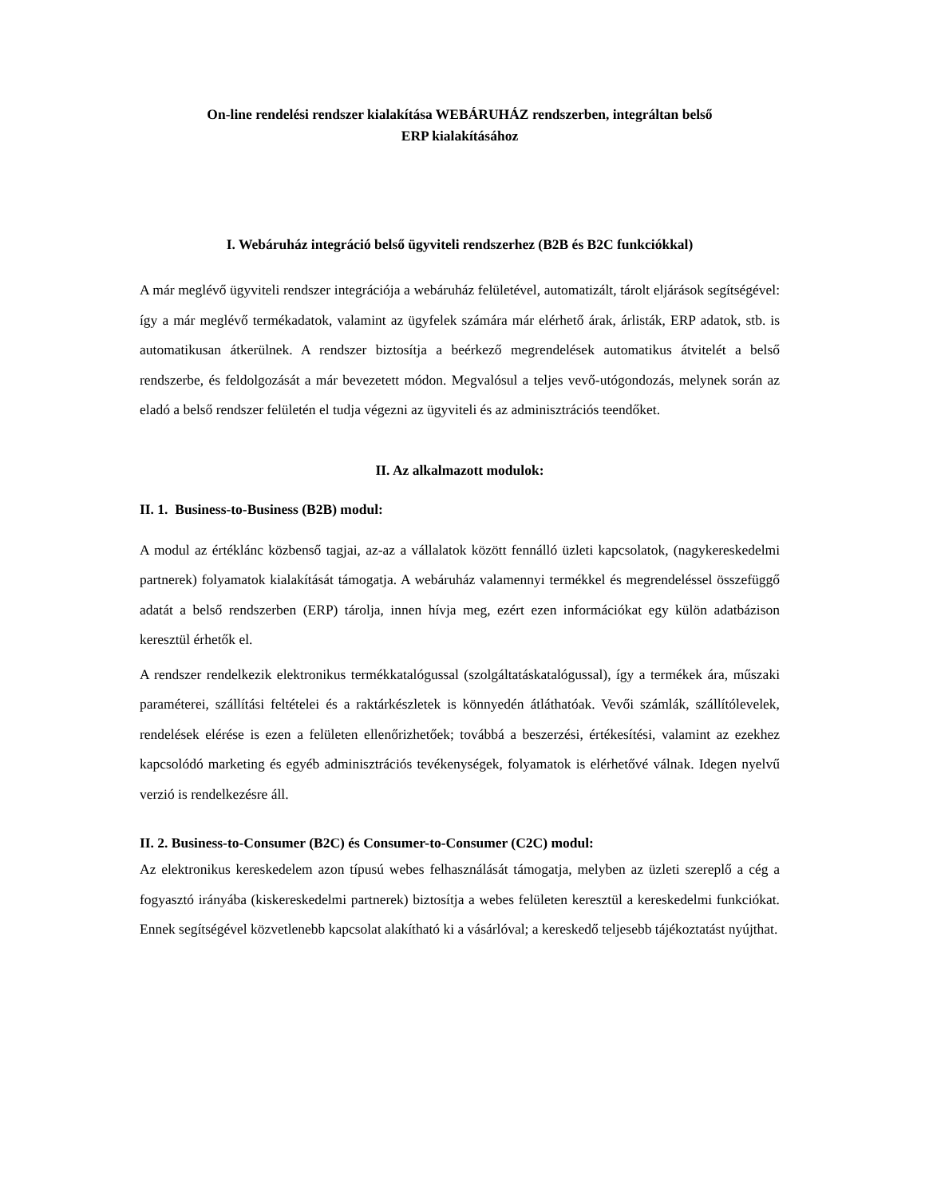On-line rendelési rendszer kialakítása WEBÁRUHÁZ rendszerben, integráltan belső
ERP kialakításához
I. Webáruház integráció belső ügyviteli rendszerhez (B2B és B2C funkciókkal)
A már meglévő ügyviteli rendszer integrációja a webáruház felületével, automatizált, tárolt eljárások segítségével: így a már meglévő termékadatok, valamint az ügyfelek számára már elérhető árak, árlisták, ERP adatok, stb. is automatikusan átkerülnek. A rendszer biztosítja a beérkező megrendelések automatikus átvitelét a belső rendszerbe, és feldolgozását a már bevezetett módon. Megvalósul a teljes vevő-utógondozás, melynek során az eladó a belső rendszer felületén el tudja végezni az ügyviteli és az adminisztrációs teendőket.
II. Az alkalmazott modulok:
II. 1. Business-to-Business (B2B) modul:
A modul az értéklánc közbenső tagjai, az-az a vállalatok között fennálló üzleti kapcsolatok, (nagykereskedelmi partnerek) folyamatok kialakítását támogatja. A webáruház valamennyi termékkel és megrendeléssel összefüggő adatát a belső rendszerben (ERP) tárolja, innen hívja meg, ezért ezen információkat egy külön adatbázison keresztül érhetők el.
A rendszer rendelkezik elektronikus termékkatalógussal (szolgáltatáskatalógussal), így a termékek ára, műszaki paraméterei, szállítási feltételei és a raktárkészletek is könnyedén átláthatóak. Vevői számlák, szállítólevelek, rendelések elérése is ezen a felületen ellenőrizhetőek; továbbá a beszerzési, értékesítési, valamint az ezekhez kapcsolódó marketing és egyéb adminisztrációs tevékenységek, folyamatok is elérhetővé válnak. Idegen nyelvű verzió is rendelkezésre áll.
II. 2. Business-to-Consumer (B2C) és Consumer-to-Consumer (C2C) modul:
Az elektronikus kereskedelem azon típusú webes felhasználását támogatja, melyben az üzleti szereplő a cég a fogyasztó irányába (kiskereskedelmi partnerek) biztosítja a webes felületen keresztül a kereskedelmi funkciókat. Ennek segítségével közvetlenebb kapcsolat alakítható ki a vásárlóval; a kereskedő teljesebb tájékoztatást nyújthat.